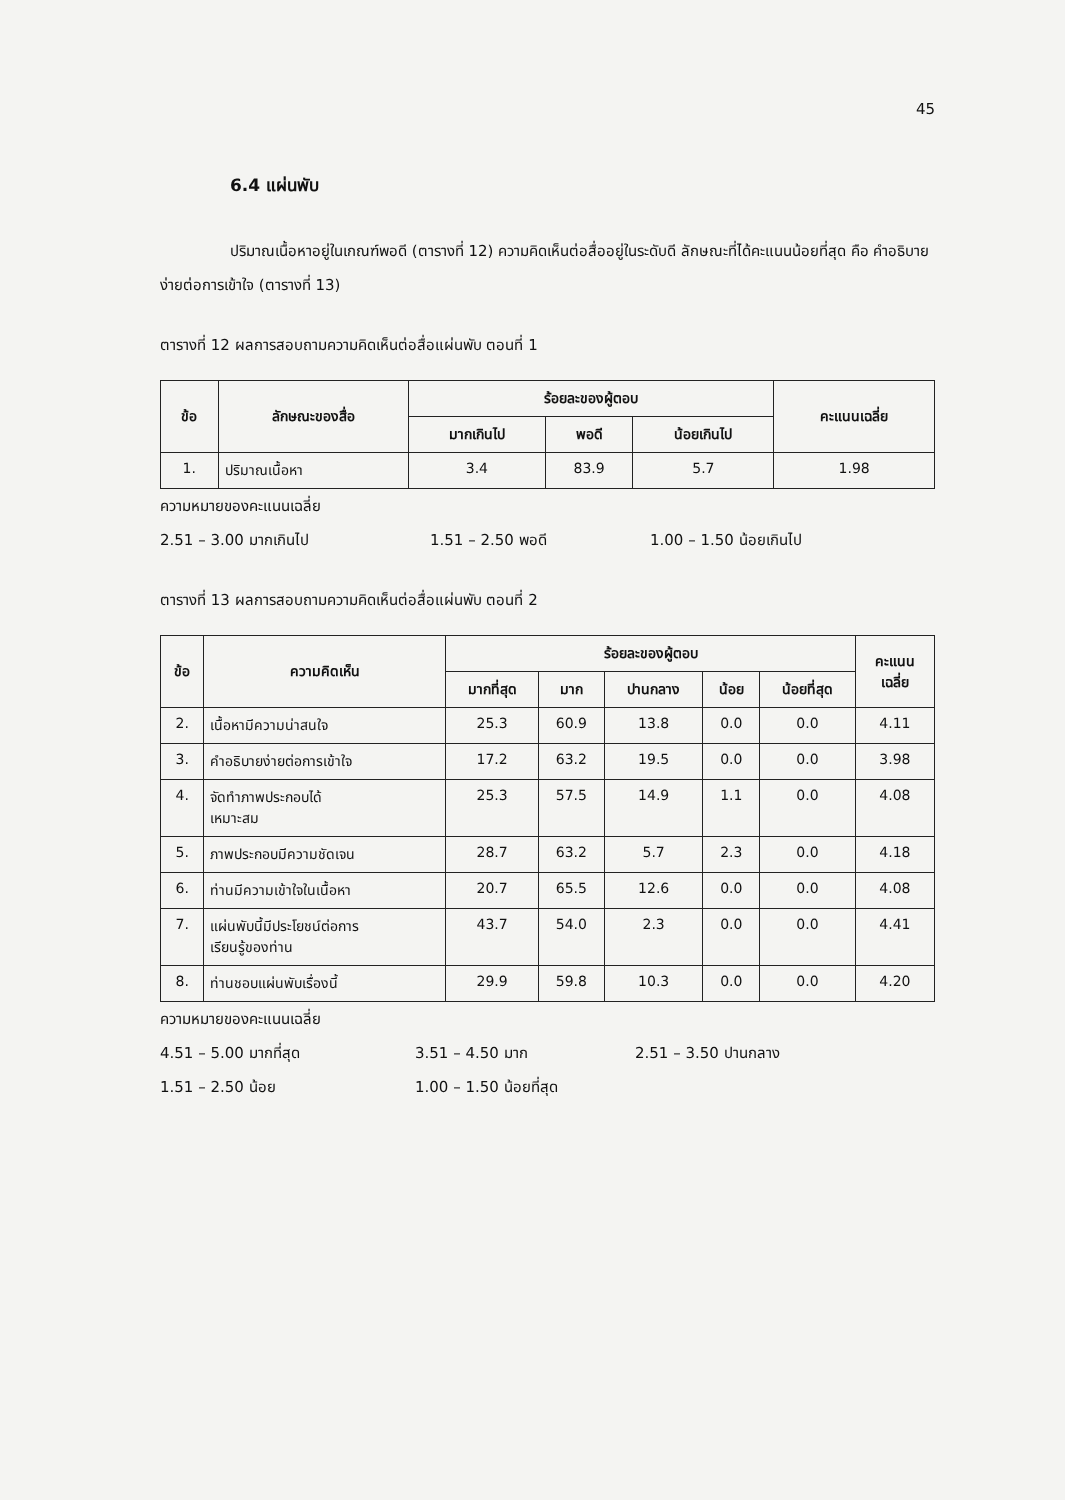45
6.4 แผ่นพับ
ปริมาณเนื้อหาอยู่ในเกณฑ์พอดี (ตารางที่ 12) ความคิดเห็นต่อสื่ออยู่ในระดับดี ลักษณะที่ได้คะแนนน้อยที่สุด คือ คำอธิบายง่ายต่อการเข้าใจ (ตารางที่ 13)
ตารางที่ 12 ผลการสอบถามความคิดเห็นต่อสื่อแผ่นพับ ตอนที่ 1
| ข้อ | ลักษณะของสื่อ | ร้อยละของผู้ตอบ | | | คะแนนเฉลี่ย |
| --- | --- | --- | --- | --- | --- |
| | | มากเกินไป | พอดี | น้อยเกินไป | |
| 1. | ปริมาณเนื้อหา | 3.4 | 83.9 | 5.7 | 1.98 |
ความหมายของคะแนนเฉลี่ย
2.51 – 3.00 มากเกินไป 1.51 – 2.50 พอดี 1.00 – 1.50 น้อยเกินไป
ตารางที่ 13 ผลการสอบถามความคิดเห็นต่อสื่อแผ่นพับ ตอนที่ 2
| ข้อ | ความคิดเห็น | ร้อยละของผู้ตอบ | | | | | คะแนน เฉลี่ย |
| --- | --- | --- | --- | --- | --- | --- | --- |
| | | มากที่สุด | มาก | ปานกลาง | น้อย | น้อยที่สุด | |
| 2. | เนื้อหามีความน่าสนใจ | 25.3 | 60.9 | 13.8 | 0.0 | 0.0 | 4.11 |
| 3. | คำอธิบายง่ายต่อการเข้าใจ | 17.2 | 63.2 | 19.5 | 0.0 | 0.0 | 3.98 |
| 4. | จัดทำภาพประกอบได้ เหมาะสม | 25.3 | 57.5 | 14.9 | 1.1 | 0.0 | 4.08 |
| 5. | ภาพประกอบมีความชัดเจน | 28.7 | 63.2 | 5.7 | 2.3 | 0.0 | 4.18 |
| 6. | ท่านมีความเข้าใจในเนื้อหา | 20.7 | 65.5 | 12.6 | 0.0 | 0.0 | 4.08 |
| 7. | แผ่นพับนี้มีประโยชน์ต่อการ เรียนรู้ของท่าน | 43.7 | 54.0 | 2.3 | 0.0 | 0.0 | 4.41 |
| 8. | ท่านชอบแผ่นพับเรื่องนี้ | 29.9 | 59.8 | 10.3 | 0.0 | 0.0 | 4.20 |
ความหมายของคะแนนเฉลี่ย
4.51 – 5.00 มากที่สุด 3.51 – 4.50 มาก 2.51 – 3.50 ปานกลาง
1.51 – 2.50 น้อย 1.00 – 1.50 น้อยที่สุด